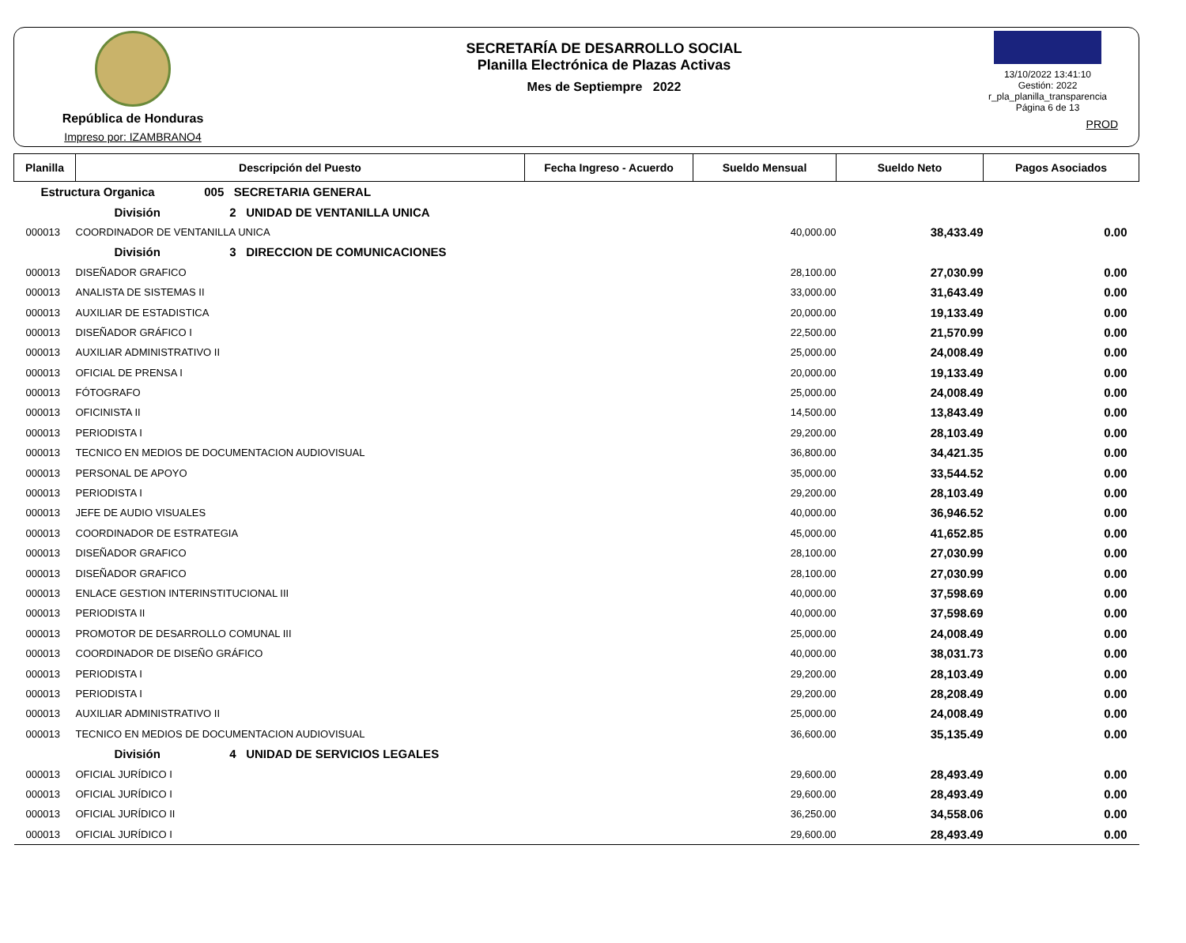República de Honduras
Impreso por: IZAMBRANO4
SECRETARÍA DE DESARROLLO SOCIAL
Planilla Electrónica de Plazas Activas
Mes de Septiempre 2022
13/10/2022 13:41:10
Gestión: 2022
r_pla_planilla_transparencia
Página 6 de 13
PROD
| Planilla | Descripción del Puesto | Fecha Ingreso - Acuerdo | Sueldo Mensual | Sueldo Neto | Pagos Asociados |
| --- | --- | --- | --- | --- | --- |
| Estructura Organica 005 SECRETARIA GENERAL | | | | | |
| División 2 UNIDAD DE VENTANILLA UNICA | | | | | |
| 000013 | COORDINADOR DE VENTANILLA UNICA | | 40,000.00 | 38,433.49 | 0.00 |
| División 3 DIRECCION DE COMUNICACIONES | | | | | |
| 000013 | DISEÑADOR GRAFICO | | 28,100.00 | 27,030.99 | 0.00 |
| 000013 | ANALISTA DE SISTEMAS II | | 33,000.00 | 31,643.49 | 0.00 |
| 000013 | AUXILIAR DE ESTADISTICA | | 20,000.00 | 19,133.49 | 0.00 |
| 000013 | DISEÑADOR GRÁFICO I | | 22,500.00 | 21,570.99 | 0.00 |
| 000013 | AUXILIAR ADMINISTRATIVO II | | 25,000.00 | 24,008.49 | 0.00 |
| 000013 | OFICIAL DE PRENSA I | | 20,000.00 | 19,133.49 | 0.00 |
| 000013 | FÓTOGRAFO | | 25,000.00 | 24,008.49 | 0.00 |
| 000013 | OFICINISTA II | | 14,500.00 | 13,843.49 | 0.00 |
| 000013 | PERIODISTA I | | 29,200.00 | 28,103.49 | 0.00 |
| 000013 | TECNICO EN MEDIOS DE DOCUMENTACION AUDIOVISUAL | | 36,800.00 | 34,421.35 | 0.00 |
| 000013 | PERSONAL DE APOYO | | 35,000.00 | 33,544.52 | 0.00 |
| 000013 | PERIODISTA I | | 29,200.00 | 28,103.49 | 0.00 |
| 000013 | JEFE DE AUDIO VISUALES | | 40,000.00 | 36,946.52 | 0.00 |
| 000013 | COORDINADOR DE ESTRATEGIA | | 45,000.00 | 41,652.85 | 0.00 |
| 000013 | DISEÑADOR GRAFICO | | 28,100.00 | 27,030.99 | 0.00 |
| 000013 | DISEÑADOR GRAFICO | | 28,100.00 | 27,030.99 | 0.00 |
| 000013 | ENLACE GESTION INTERINSTITUCIONAL III | | 40,000.00 | 37,598.69 | 0.00 |
| 000013 | PERIODISTA II | | 40,000.00 | 37,598.69 | 0.00 |
| 000013 | PROMOTOR DE DESARROLLO COMUNAL III | | 25,000.00 | 24,008.49 | 0.00 |
| 000013 | COORDINADOR DE DISEÑO GRÁFICO | | 40,000.00 | 38,031.73 | 0.00 |
| 000013 | PERIODISTA I | | 29,200.00 | 28,103.49 | 0.00 |
| 000013 | PERIODISTA I | | 29,200.00 | 28,208.49 | 0.00 |
| 000013 | AUXILIAR ADMINISTRATIVO II | | 25,000.00 | 24,008.49 | 0.00 |
| 000013 | TECNICO EN MEDIOS DE DOCUMENTACION AUDIOVISUAL | | 36,600.00 | 35,135.49 | 0.00 |
| División 4 UNIDAD DE SERVICIOS LEGALES | | | | | |
| 000013 | OFICIAL JURÍDICO I | | 29,600.00 | 28,493.49 | 0.00 |
| 000013 | OFICIAL JURÍDICO I | | 29,600.00 | 28,493.49 | 0.00 |
| 000013 | OFICIAL JURÍDICO II | | 36,250.00 | 34,558.06 | 0.00 |
| 000013 | OFICIAL JURÍDICO I | | 29,600.00 | 28,493.49 | 0.00 |